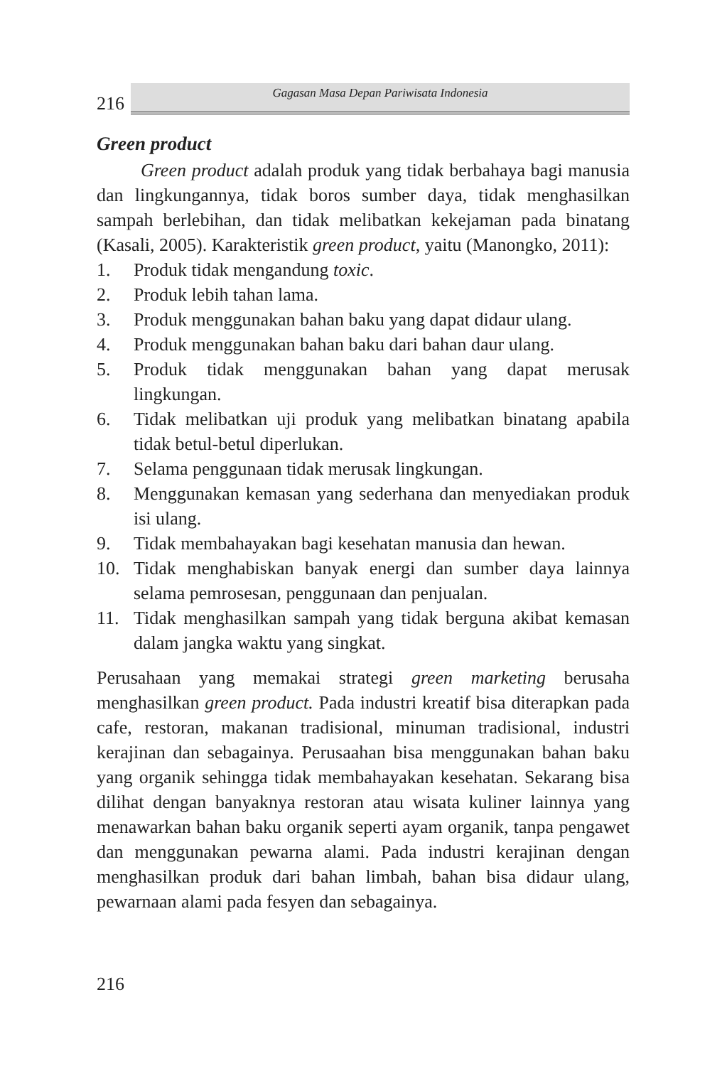216
Gagasan Masa Depan Pariwisata Indonesia
Green product
Green product adalah produk yang tidak berbahaya bagi manusia dan lingkungannya, tidak boros sumber daya, tidak menghasilkan sampah berlebihan, dan tidak melibatkan kekejaman pada binatang (Kasali, 2005). Karakteristik green product, yaitu (Manongko, 2011):
1. Produk tidak mengandung toxic.
2. Produk lebih tahan lama.
3. Produk menggunakan bahan baku yang dapat didaur ulang.
4. Produk menggunakan bahan baku dari bahan daur ulang.
5. Produk tidak menggunakan bahan yang dapat merusak lingkungan.
6. Tidak melibatkan uji produk yang melibatkan binatang apabila tidak betul-betul diperlukan.
7. Selama penggunaan tidak merusak lingkungan.
8. Menggunakan kemasan yang sederhana dan menyediakan produk isi ulang.
9. Tidak membahayakan bagi kesehatan manusia dan hewan.
10. Tidak menghabiskan banyak energi dan sumber daya lainnya selama pemrosesan, penggunaan dan penjualan.
11. Tidak menghasilkan sampah yang tidak berguna akibat kemasan dalam jangka waktu yang singkat.
Perusahaan yang memakai strategi green marketing berusaha menghasilkan green product. Pada industri kreatif bisa diterapkan pada cafe, restoran, makanan tradisional, minuman tradisional, industri kerajinan dan sebagainya. Perusaahan bisa menggunakan bahan baku yang organik sehingga tidak membahayakan kesehatan. Sekarang bisa dilihat dengan banyaknya restoran atau wisata kuliner lainnya yang menawarkan bahan baku organik seperti ayam organik, tanpa pengawet dan menggunakan pewarna alami. Pada industri kerajinan dengan menghasilkan produk dari bahan limbah, bahan bisa didaur ulang, pewarnaan alami pada fesyen dan sebagainya.
216